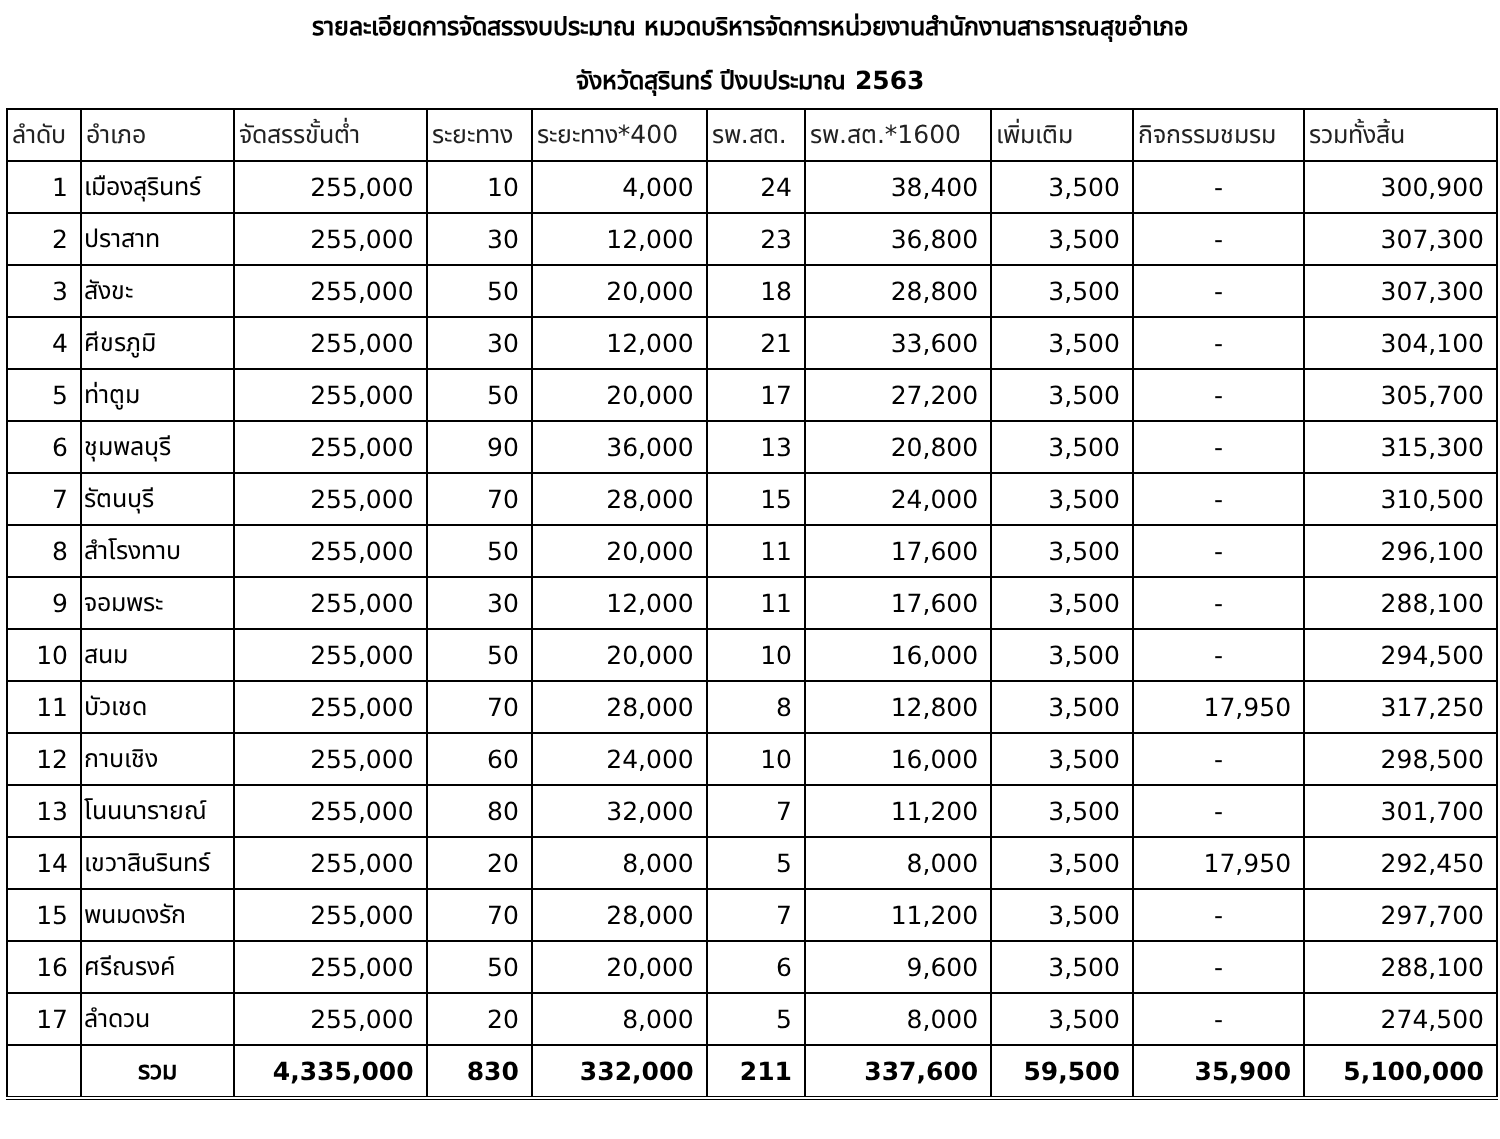รายละเอียดการจัดสรรงบประมาณ หมวดบริหารจัดการหน่วยงานสำนักงานสาธารณสุขอำเภอ
จังหวัดสุรินทร์ ปีงบประมาณ 2563
| ลำดับ | อำเภอ | จัดสรรขั้นต่ำ | ระยะทาง | ระยะทาง*400 | รพ.สต. | รพ.สต.*1600 | เพิ่มเติม | กิจกรรมชมรม | รวมทั้งสิ้น |
| --- | --- | --- | --- | --- | --- | --- | --- | --- | --- |
| 1 | เมืองสุรินทร์ | 255,000 | 10 | 4,000 | 24 | 38,400 | 3,500 | - | 300,900 |
| 2 | ปราสาท | 255,000 | 30 | 12,000 | 23 | 36,800 | 3,500 | - | 307,300 |
| 3 | สังขะ | 255,000 | 50 | 20,000 | 18 | 28,800 | 3,500 | - | 307,300 |
| 4 | ศีขรภูมิ | 255,000 | 30 | 12,000 | 21 | 33,600 | 3,500 | - | 304,100 |
| 5 | ท่าตูม | 255,000 | 50 | 20,000 | 17 | 27,200 | 3,500 | - | 305,700 |
| 6 | ชุมพลบุรี | 255,000 | 90 | 36,000 | 13 | 20,800 | 3,500 | - | 315,300 |
| 7 | รัตนบุรี | 255,000 | 70 | 28,000 | 15 | 24,000 | 3,500 | - | 310,500 |
| 8 | สำโรงทาบ | 255,000 | 50 | 20,000 | 11 | 17,600 | 3,500 | - | 296,100 |
| 9 | จอมพระ | 255,000 | 30 | 12,000 | 11 | 17,600 | 3,500 | - | 288,100 |
| 10 | สนม | 255,000 | 50 | 20,000 | 10 | 16,000 | 3,500 | - | 294,500 |
| 11 | บัวเชด | 255,000 | 70 | 28,000 | 8 | 12,800 | 3,500 | 17,950 | 317,250 |
| 12 | กาบเชิง | 255,000 | 60 | 24,000 | 10 | 16,000 | 3,500 | - | 298,500 |
| 13 | โนนนารายณ์ | 255,000 | 80 | 32,000 | 7 | 11,200 | 3,500 | - | 301,700 |
| 14 | เขวาสินรินทร์ | 255,000 | 20 | 8,000 | 5 | 8,000 | 3,500 | 17,950 | 292,450 |
| 15 | พนมดงรัก | 255,000 | 70 | 28,000 | 7 | 11,200 | 3,500 | - | 297,700 |
| 16 | ศรีณรงค์ | 255,000 | 50 | 20,000 | 6 | 9,600 | 3,500 | - | 288,100 |
| 17 | ลำดวน | 255,000 | 20 | 8,000 | 5 | 8,000 | 3,500 | - | 274,500 |
| | รวม | 4,335,000 | 830 | 332,000 | 211 | 337,600 | 59,500 | 35,900 | 5,100,000 |